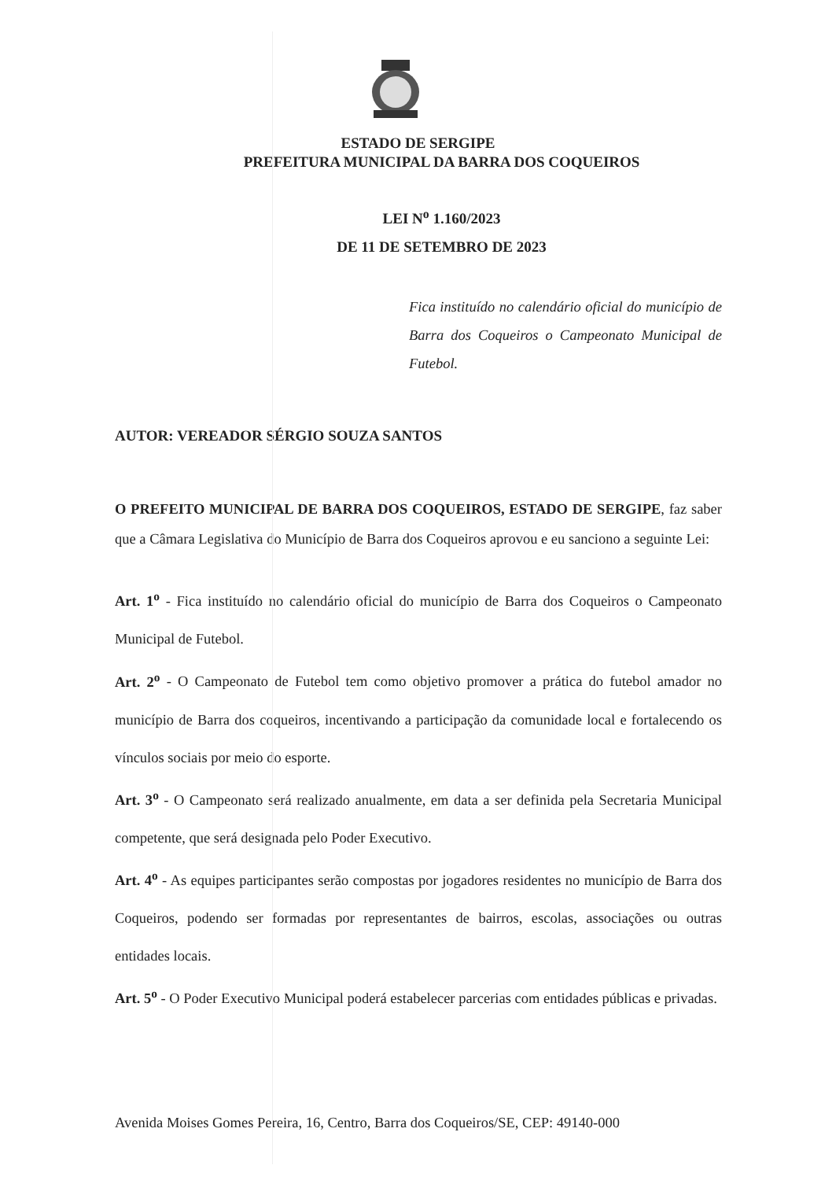ESTADO DE SERGIPE
PREFEITURA MUNICIPAL DA BARRA DOS COQUEIROS
LEI N<sup>o</sup> 1.160/2023
DE 11 DE SETEMBRO DE 2023
Fica instituído no calendário oficial do município de Barra dos Coqueiros o Campeonato Municipal de Futebol.
AUTOR: VEREADOR SÉRGIO SOUZA SANTOS
O PREFEITO MUNICIPAL DE BARRA DOS COQUEIROS, ESTADO DE SERGIPE, faz saber que a Câmara Legislativa do Município de Barra dos Coqueiros aprovou e eu sanciono a seguinte Lei:
Art. 1<sup>o</sup> - Fica instituído no calendário oficial do município de Barra dos Coqueiros o Campeonato Municipal de Futebol.
Art. 2<sup>o</sup> - O Campeonato de Futebol tem como objetivo promover a prática do futebol amador no município de Barra dos coqueiros, incentivando a participação da comunidade local e fortalecendo os vínculos sociais por meio do esporte.
Art. 3<sup>o</sup> - O Campeonato será realizado anualmente, em data a ser definida pela Secretaria Municipal competente, que será designada pelo Poder Executivo.
Art. 4<sup>o</sup> - As equipes participantes serão compostas por jogadores residentes no município de Barra dos Coqueiros, podendo ser formadas por representantes de bairros, escolas, associações ou outras entidades locais.
Art. 5<sup>o</sup> - O Poder Executivo Municipal poderá estabelecer parcerias com entidades públicas e privadas.
Avenida Moises Gomes Pereira, 16, Centro, Barra dos Coqueiros/SE, CEP: 49140-000